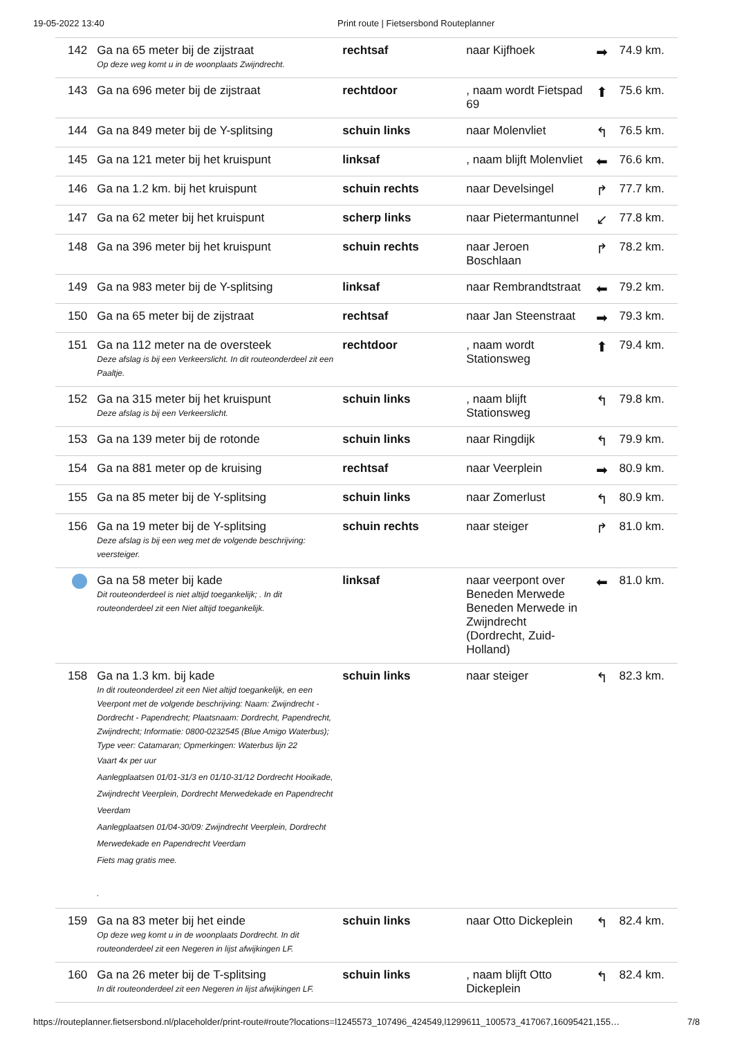19-05-2022 13:40 Print route | Fietsersbond Routeplanner
| 142 | Ga na 65 meter bij de zijstraat Op deze weg komt u in de woonplaats Zwijndrecht. | rechtsaf | naar Kijfhoek | ➡ | 74.9 km. |
| 143 | Ga na 696 meter bij de zijstraat | rechtdoor | , naam wordt Fietspad 69 | ⬆ | 75.6 km. |
| 144 | Ga na 849 meter bij de Y-splitsing | schuin links | naar Molenvliet | ↰ | 76.5 km. |
| 145 | Ga na 121 meter bij het kruispunt | linksaf | , naam blijft Molenvliet | ⬅ | 76.6 km. |
| 146 | Ga na 1.2 km. bij het kruispunt | schuin rechts | naar Develsingel | ↱ | 77.7 km. |
| 147 | Ga na 62 meter bij het kruispunt | scherp links | naar Pietermantunnel | ↙ | 77.8 km. |
| 148 | Ga na 396 meter bij het kruispunt | schuin rechts | naar Jeroen Boschlaan | ↱ | 78.2 km. |
| 149 | Ga na 983 meter bij de Y-splitsing | linksaf | naar Rembrandtstraat | ⬅ | 79.2 km. |
| 150 | Ga na 65 meter bij de zijstraat | rechtsaf | naar Jan Steenstraat | ➡ | 79.3 km. |
| 151 | Ga na 112 meter na de oversteek Deze afslag is bij een Verkeerslicht. In dit routeonderdeel zit een Paaltje. | rechtdoor | , naam wordt Stationsweg | ⬆ | 79.4 km. |
| 152 | Ga na 315 meter bij het kruispunt Deze afslag is bij een Verkeerslicht. | schuin links | , naam blijft Stationsweg | ↰ | 79.8 km. |
| 153 | Ga na 139 meter bij de rotonde | schuin links | naar Ringdijk | ↰ | 79.9 km. |
| 154 | Ga na 881 meter op de kruising | rechtsaf | naar Veerplein | ➡ | 80.9 km. |
| 155 | Ga na 85 meter bij de Y-splitsing | schuin links | naar Zomerlust | ↰ | 80.9 km. |
| 156 | Ga na 19 meter bij de Y-splitsing Deze afslag is bij een weg met de volgende beschrijving: veersteiger. | schuin rechts | naar steiger | ↱ | 81.0 km. |
| | Ga na 58 meter bij kade Dit routeonderdeel is niet altijd toegankelijk; . In dit routeonderdeel zit een Niet altijd toegankelijk. | linksaf | naar veerpont over Beneden Merwede Beneden Merwede in Zwijndrecht (Dordrecht, Zuid-Holland) | ⬅ | 81.0 km. |
| 158 | Ga na 1.3 km. bij kade In dit routeonderdeel zit een Niet altijd toegankelijk, en een Veerpont met de volgende beschrijving: Naam: Zwijndrecht - Dordrecht - Papendrecht; Plaatsnaam: Dordrecht, Papendrecht, Zwijndrecht; Informatie: 0800-0232545 (Blue Amigo Waterbus); Type veer: Catamaran; Opmerkingen: Waterbus lijn 22 Vaart 4x per uur Aanlegplaatsen 01/01-31/3 en 01/10-31/12 Dordrecht Hooikade, Zwijndrecht Veerplein, Dordrecht Merwedekade en Papendrecht Veerdam Aanlegplaatsen 01/04-30/09: Zwijndrecht Veerplein, Dordrecht Merwedekade en Papendrecht Veerdam Fiets mag gratis mee. . | schuin links | naar steiger | ↰ | 82.3 km. |
| 159 | Ga na 83 meter bij het einde Op deze weg komt u in de woonplaats Dordrecht. In dit routeonderdeel zit een Negeren in lijst afwijkingen LF. | schuin links | naar Otto Dickeplein | ↰ | 82.4 km. |
| 160 | Ga na 26 meter bij de T-splitsing In dit routeonderdeel zit een Negeren in lijst afwijkingen LF. | schuin links | , naam blijft Otto Dickeplein | ↰ | 82.4 km. |
https://routeplanner.fietsersbond.nl/placeholder/print-route#route?locations=l1245573_107496_424549,l1299611_100573_417067,16095421,155… 7/8